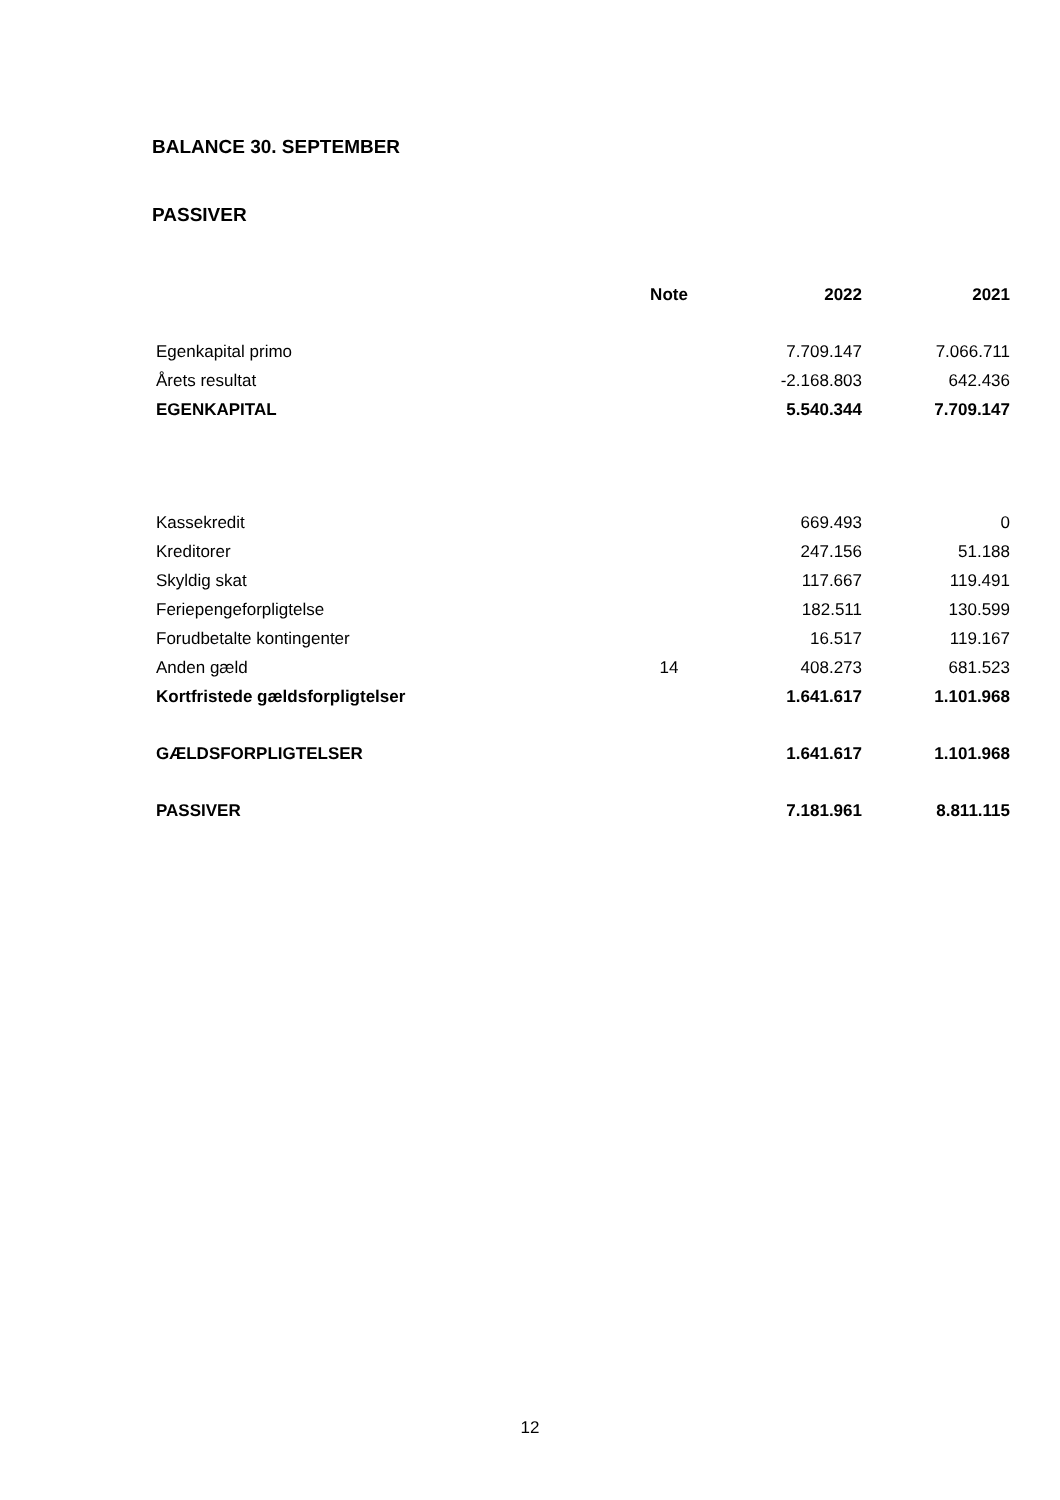BALANCE 30. SEPTEMBER
PASSIVER
| | Note | 2022 | 2021 |
| --- | --- | --- | --- |
| Egenkapital primo | | 7.709.147 | 7.066.711 |
| Årets resultat | | -2.168.803 | 642.436 |
| EGENKAPITAL | | 5.540.344 | 7.709.147 |
| Kassekredit | | 669.493 | 0 |
| Kreditorer | | 247.156 | 51.188 |
| Skyldig skat | | 117.667 | 119.491 |
| Feriepengeforpligtelse | | 182.511 | 130.599 |
| Forudbetalte kontingenter | | 16.517 | 119.167 |
| Anden gæld | 14 | 408.273 | 681.523 |
| Kortfristede gældsforpligtelser | | 1.641.617 | 1.101.968 |
| GÆLDSFORPLIGTELSER | | 1.641.617 | 1.101.968 |
| PASSIVER | | 7.181.961 | 8.811.115 |
12